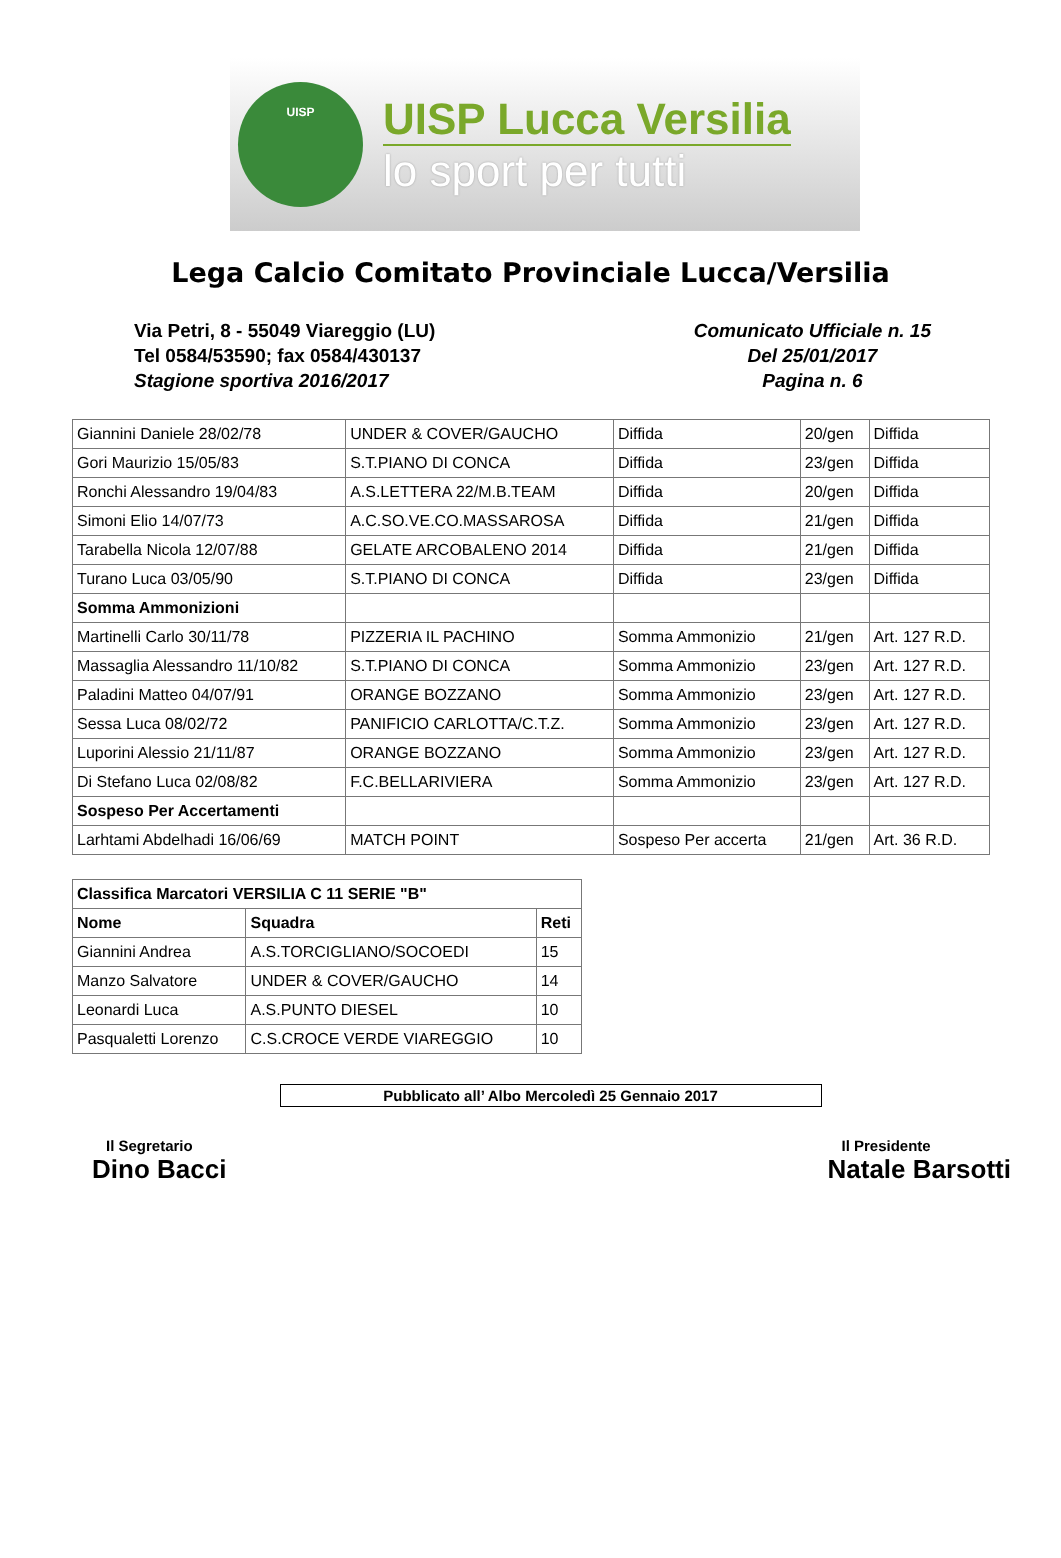UISP
UISP Lucca Versilia
lo sport per tutti
Lega Calcio Comitato Provinciale Lucca/Versilia
Via Petri, 8 - 55049 Viareggio (LU)
Tel 0584/53590; fax 0584/430137
Stagione sportiva 2016/2017
Comunicato Ufficiale n. 15
Del 25/01/2017
Pagina n. 6
| Giannini Daniele 28/02/78 | UNDER & COVER/GAUCHO | Diffida | 20/gen | Diffida |
| Gori Maurizio 15/05/83 | S.T.PIANO DI CONCA | Diffida | 23/gen | Diffida |
| Ronchi Alessandro 19/04/83 | A.S.LETTERA 22/M.B.TEAM | Diffida | 20/gen | Diffida |
| Simoni Elio 14/07/73 | A.C.SO.VE.CO.MASSAROSA | Diffida | 21/gen | Diffida |
| Tarabella Nicola 12/07/88 | GELATE ARCOBALENO 2014 | Diffida | 21/gen | Diffida |
| Turano Luca 03/05/90 | S.T.PIANO DI CONCA | Diffida | 23/gen | Diffida |
| Somma Ammonizioni | | | | |
| Martinelli Carlo 30/11/78 | PIZZERIA IL PACHINO | Somma Ammonizio | 21/gen | Art. 127 R.D. |
| Massaglia Alessandro 11/10/82 | S.T.PIANO DI CONCA | Somma Ammonizio | 23/gen | Art. 127 R.D. |
| Paladini Matteo 04/07/91 | ORANGE BOZZANO | Somma Ammonizio | 23/gen | Art. 127 R.D. |
| Sessa Luca 08/02/72 | PANIFICIO CARLOTTA/C.T.Z. | Somma Ammonizio | 23/gen | Art. 127 R.D. |
| Luporini Alessio 21/11/87 | ORANGE BOZZANO | Somma Ammonizio | 23/gen | Art. 127 R.D. |
| Di Stefano Luca 02/08/82 | F.C.BELLARIVIERA | Somma Ammonizio | 23/gen | Art. 127 R.D. |
| Sospeso Per Accertamenti | | | | |
| Larhtami Abdelhadi 16/06/69 | MATCH POINT | Sospeso Per accerta | 21/gen | Art. 36 R.D. |
| Classifica Marcatori VERSILIA C 11 SERIE "B" | | |
| --- | --- | --- |
| Nome | Squadra | Reti |
| Giannini Andrea | A.S.TORCIGLIANO/SOCOEDI | 15 |
| Manzo Salvatore | UNDER & COVER/GAUCHO | 14 |
| Leonardi Luca | A.S.PUNTO DIESEL | 10 |
| Pasqualetti Lorenzo | C.S.CROCE VERDE VIAREGGIO | 10 |
Pubblicato all’ Albo Mercoledì 25 Gennaio 2017
Il Segretario
Dino Bacci
Il Presidente
Natale Barsotti